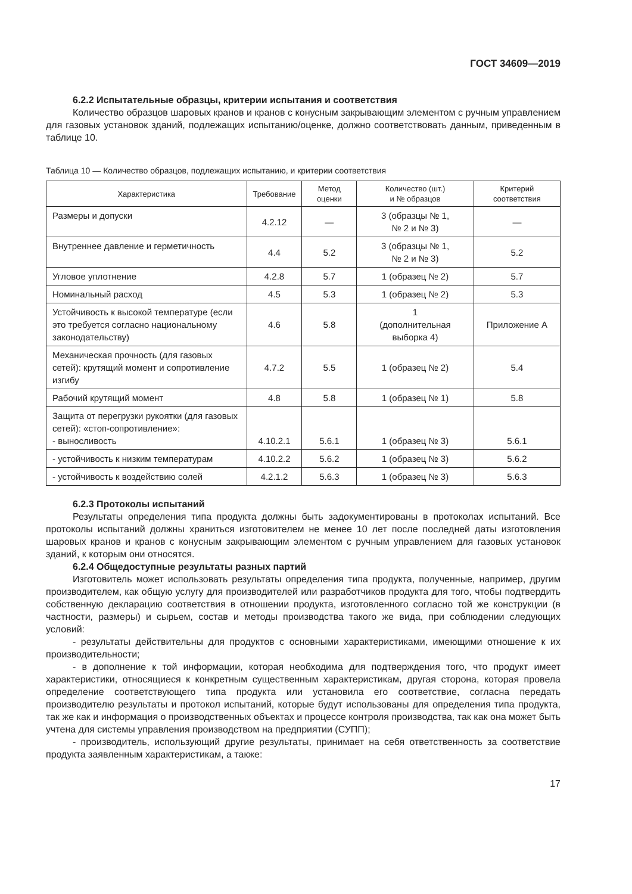ГОСТ 34609—2019
6.2.2 Испытательные образцы, критерии испытания и соответствия
Количество образцов шаровых кранов и кранов с конусным закрывающим элементом с ручным управлением для газовых установок зданий, подлежащих испытанию/оценке, должно соответствовать данным, приведенным в таблице 10.
Таблица 10 — Количество образцов, подлежащих испытанию, и критерии соответствия
| Характеристика | Требование | Метод оценки | Количество (шт.) и № образцов | Критерий соответствия |
| --- | --- | --- | --- | --- |
| Размеры и допуски | 4.2.12 | — | 3 (образцы № 1, № 2 и № 3) | — |
| Внутреннее давление и герметичность | 4.4 | 5.2 | 3 (образцы № 1, № 2 и № 3) | 5.2 |
| Угловое уплотнение | 4.2.8 | 5.7 | 1 (образец № 2) | 5.7 |
| Номинальный расход | 4.5 | 5.3 | 1 (образец № 2) | 5.3 |
| Устойчивость к высокой температуре (если это требуется согласно национальному законодательству) | 4.6 | 5.8 | 1 (дополнительная выборка 4) | Приложение А |
| Механическая прочность (для газовых сетей): крутящий момент и сопротивление изгибу | 4.7.2 | 5.5 | 1 (образец № 2) | 5.4 |
| Рабочий крутящий момент | 4.8 | 5.8 | 1 (образец № 1) | 5.8 |
| Защита от перегрузки рукоятки (для газовых сетей): «стоп-сопротивление»: - выносливость | 4.10.2.1 | 5.6.1 | 1 (образец № 3) | 5.6.1 |
| - устойчивость к низким температурам | 4.10.2.2 | 5.6.2 | 1 (образец № 3) | 5.6.2 |
| - устойчивость к воздействию солей | 4.2.1.2 | 5.6.3 | 1 (образец № 3) | 5.6.3 |
6.2.3 Протоколы испытаний
Результаты определения типа продукта должны быть задокументированы в протоколах испытаний. Все протоколы испытаний должны храниться изготовителем не менее 10 лет после последней даты изготовления шаровых кранов и кранов с конусным закрывающим элементом с ручным управлением для газовых установок зданий, к которым они относятся.
6.2.4 Общедоступные результаты разных партий
Изготовитель может использовать результаты определения типа продукта, полученные, например, другим производителем, как общую услугу для производителей или разработчиков продукта для того, чтобы подтвердить собственную декларацию соответствия в отношении продукта, изготовленного согласно той же конструкции (в частности, размеры) и сырьем, состав и методы производства такого же вида, при соблюдении следующих условий:
- результаты действительны для продуктов с основными характеристиками, имеющими отношение к их производительности;
- в дополнение к той информации, которая необходима для подтверждения того, что продукт имеет характеристики, относящиеся к конкретным существенным характеристикам, другая сторона, которая провела определение соответствующего типа продукта или установила его соответствие, согласна передать производителю результаты и протокол испытаний, которые будут использованы для определения типа продукта, так же как и информация о производственных объектах и процессе контроля производства, так как она может быть учтена для системы управления производством на предприятии (СУПП);
- производитель, использующий другие результаты, принимает на себя ответственность за соответствие продукта заявленным характеристикам, а также:
17